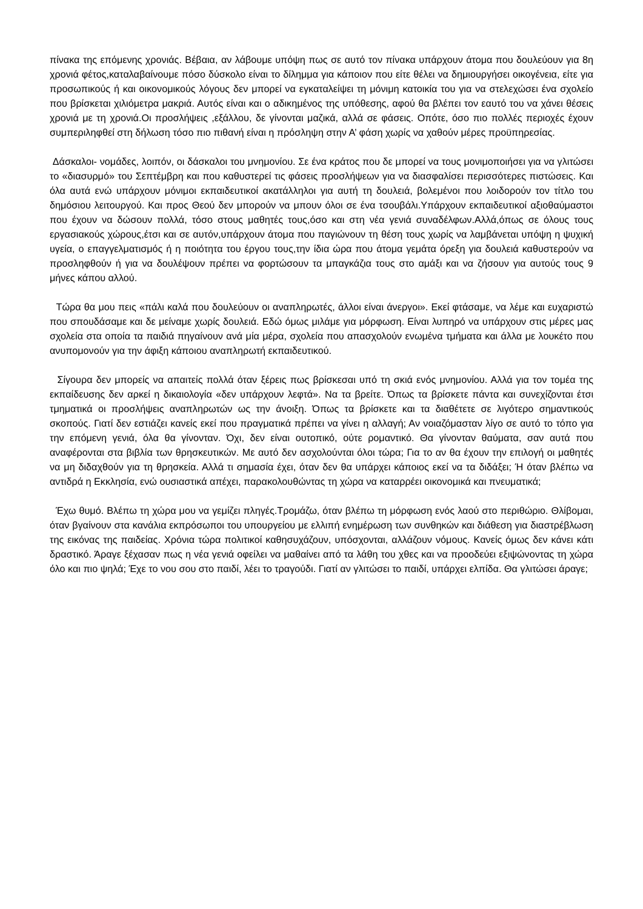πίνακα της επόμενης χρονιάς. Βέβαια, αν λάβουμε υπόψη πως σε αυτό τον πίνακα υπάρχουν άτομα που δουλεύουν για 8η χρονιά φέτος,καταλαβαίνουμε πόσο δύσκολο είναι το δίλημμα για κάποιον που είτε θέλει να δημιουργήσει οικογένεια, είτε για προσωπικούς ή και οικονομικούς λόγους δεν μπορεί να εγκαταλείψει τη μόνιμη κατοικία του για να στελεχώσει ένα σχολείο που βρίσκεται χιλιόμετρα μακριά. Αυτός είναι και ο αδικημένος της υπόθεσης, αφού θα βλέπει τον εαυτό του να χάνει θέσεις χρονιά με τη χρονιά.Οι προσλήψεις ,εξάλλου, δε γίνονται μαζικά, αλλά σε φάσεις. Οπότε, όσο πιο πολλές περιοχές έχουν συμπεριληφθεί στη δήλωση τόσο πιο πιθανή είναι η πρόσληψη στην Α’ φάση χωρίς να χαθούν μέρες προϋπηρεσίας.
Δάσκαλοι- νομάδες, λοιπόν, οι δάσκαλοι του μνημονίου. Σε ένα κράτος που δε μπορεί να τους μονιμοποιήσει για να γλιτώσει το «διασυρμό» του Σεπτέμβρη και που καθυστερεί τις φάσεις προσλήψεων για να διασφαλίσει περισσότερες πιστώσεις. Και όλα αυτά ενώ υπάρχουν μόνιμοι εκπαιδευτικοί ακατάλληλοι για αυτή τη δουλειά, βολεμένοι που λοιδορούν τον τίτλο του δημόσιου λειτουργού. Και προς Θεού δεν μπορούν να μπουν όλοι σε ένα τσουβάλι.Υπάρχουν εκπαιδευτικοί αξιοθαύμαστοι που έχουν να δώσουν πολλά, τόσο στους μαθητές τους,όσο και στη νέα γενιά συναδέλφων.Αλλά,όπως σε όλους τους εργασιακούς χώρους,έτσι και σε αυτόν,υπάρχουν άτομα που παγιώνουν τη θέση τους χωρίς να λαμβάνεται υπόψη η ψυχική υγεία, ο επαγγελματισμός ή η ποιότητα του έργου τους,την ίδια ώρα που άτομα γεμάτα όρεξη για δουλειά καθυστερούν να προσληφθούν ή για να δουλέψουν πρέπει να φορτώσουν τα μπαγκάζια τους στο αμάξι και να ζήσουν για αυτούς τους 9 μήνες κάπου αλλού.
Τώρα θα μου πεις «πάλι καλά που δουλεύουν οι αναπληρωτές, άλλοι είναι άνεργοι». Εκεί φτάσαμε, να λέμε και ευχαριστώ που σπουδάσαμε και δε μείναμε χωρίς δουλειά. Εδώ όμως μιλάμε για μόρφωση. Είναι λυπηρό να υπάρχουν στις μέρες μας σχολεία στα οποία τα παιδιά πηγαίνουν ανά μία μέρα, σχολεία που απασχολούν ενωμένα τμήματα και άλλα με λουκέτο που ανυπομονούν για την άφιξη κάποιου αναπληρωτή εκπαιδευτικού.
Σίγουρα δεν μπορείς να απαιτείς πολλά όταν ξέρεις πως βρίσκεσαι υπό τη σκιά ενός μνημονίου. Αλλά για τον τομέα της εκπαίδευσης δεν αρκεί η δικαιολογία «δεν υπάρχουν λεφτά». Να τα βρείτε. Όπως τα βρίσκετε πάντα και συνεχίζονται έτσι τμηματικά οι προσλήψεις αναπληρωτών ως την άνοιξη. Όπως τα βρίσκετε και τα διαθέτετε σε λιγότερο σημαντικούς σκοπούς. Γιατί δεν εστιάζει κανείς εκεί που πραγματικά πρέπει να γίνει η αλλαγή; Αν νοιαζόμασταν λίγο σε αυτό το τόπο για την επόμενη γενιά, όλα θα γίνονταν. Όχι, δεν είναι ουτοπικό, ούτε ρομαντικό. Θα γίνονταν θαύματα, σαν αυτά που αναφέρονται στα βιβλία των θρησκευτικών. Με αυτό δεν ασχολούνται όλοι τώρα; Για το αν θα έχουν την επιλογή οι μαθητές να μη διδαχθούν για τη θρησκεία. Αλλά τι σημασία έχει, όταν δεν θα υπάρχει κάποιος εκεί να τα διδάξει; Ή όταν βλέπω να αντιδρά η Εκκλησία, ενώ ουσιαστικά απέχει, παρακολουθώντας τη χώρα να καταρρέει οικονομικά και πνευματικά;
Έχω θυμό. Βλέπω τη χώρα μου να γεμίζει πληγές.Τρομάζω, όταν βλέπω τη μόρφωση ενός λαού στο περιθώριο. Θλίβομαι, όταν βγαίνουν στα κανάλια εκπρόσωποι του υπουργείου με ελλιπή ενημέρωση των συνθηκών και διάθεση για διαστρέβλωση της εικόνας της παιδείας. Χρόνια τώρα πολιτικοί καθησυχάζουν, υπόσχονται, αλλάζουν νόμους. Κανείς όμως δεν κάνει κάτι δραστικό. Άραγε ξέχασαν πως η νέα γενιά οφείλει να μαθαίνει από τα λάθη του χθες και να προοδεύει εξιψώνοντας τη χώρα όλο και πιο ψηλά; Έχε το νου σου στο παιδί, λέει το τραγούδι. Γιατί αν γλιτώσει το παιδί, υπάρχει ελπίδα. Θα γλιτώσει άραγε;